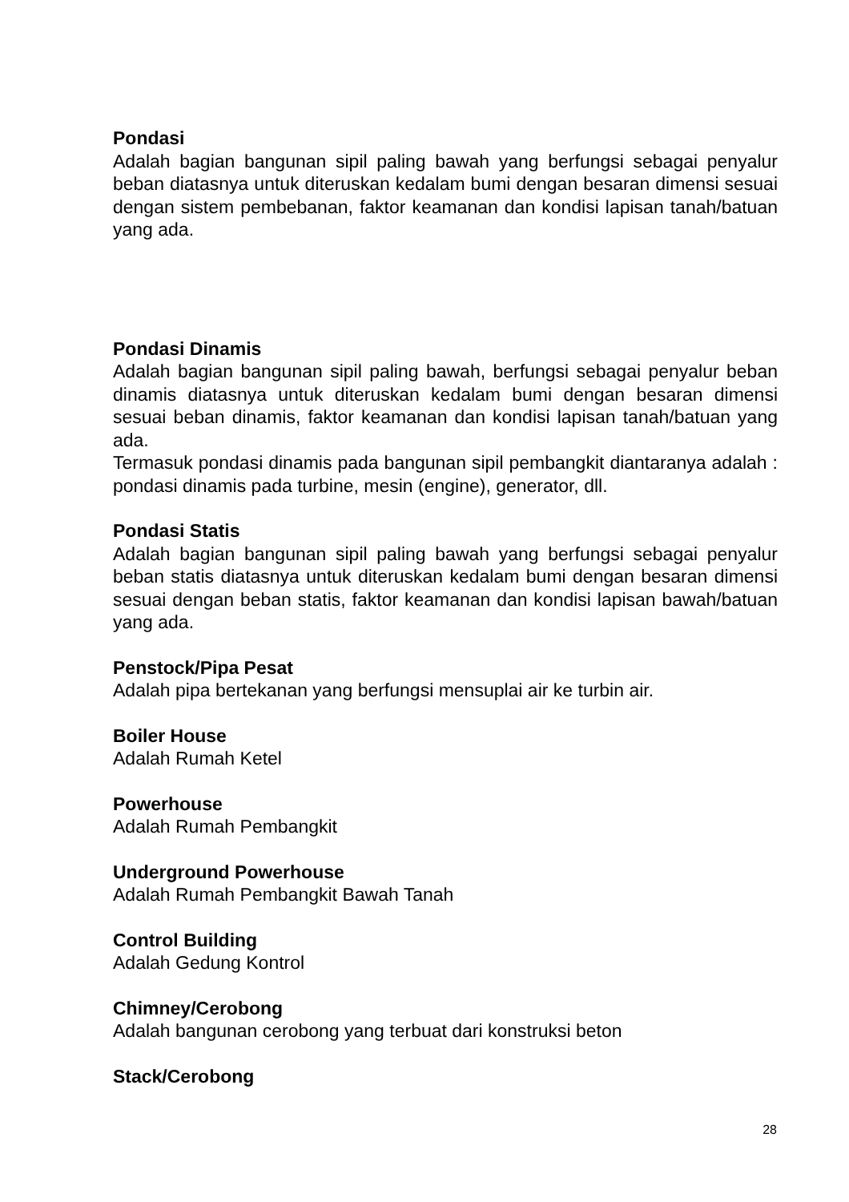Pondasi
Adalah bagian bangunan sipil paling bawah yang berfungsi sebagai penyalur beban diatasnya untuk diteruskan kedalam bumi dengan besaran dimensi sesuai dengan sistem pembebanan, faktor keamanan dan kondisi lapisan tanah/batuan yang ada.
Pondasi Dinamis
Adalah bagian bangunan sipil paling bawah, berfungsi sebagai penyalur beban dinamis diatasnya untuk diteruskan kedalam bumi dengan besaran dimensi sesuai beban dinamis, faktor keamanan dan kondisi lapisan tanah/batuan yang ada.
Termasuk pondasi dinamis pada bangunan sipil pembangkit diantaranya adalah : pondasi dinamis pada turbine, mesin (engine), generator, dll.
Pondasi Statis
Adalah bagian bangunan sipil paling bawah yang berfungsi sebagai penyalur beban statis diatasnya untuk diteruskan kedalam bumi dengan besaran dimensi sesuai dengan beban statis, faktor keamanan dan kondisi lapisan bawah/batuan yang ada.
Penstock/Pipa Pesat
Adalah pipa bertekanan yang berfungsi mensuplai air ke turbin air.
Boiler House
Adalah Rumah Ketel
Powerhouse
Adalah Rumah Pembangkit
Underground Powerhouse
Adalah Rumah Pembangkit Bawah Tanah
Control Building
Adalah Gedung Kontrol
Chimney/Cerobong
Adalah bangunan cerobong yang terbuat dari konstruksi beton
Stack/Cerobong
28